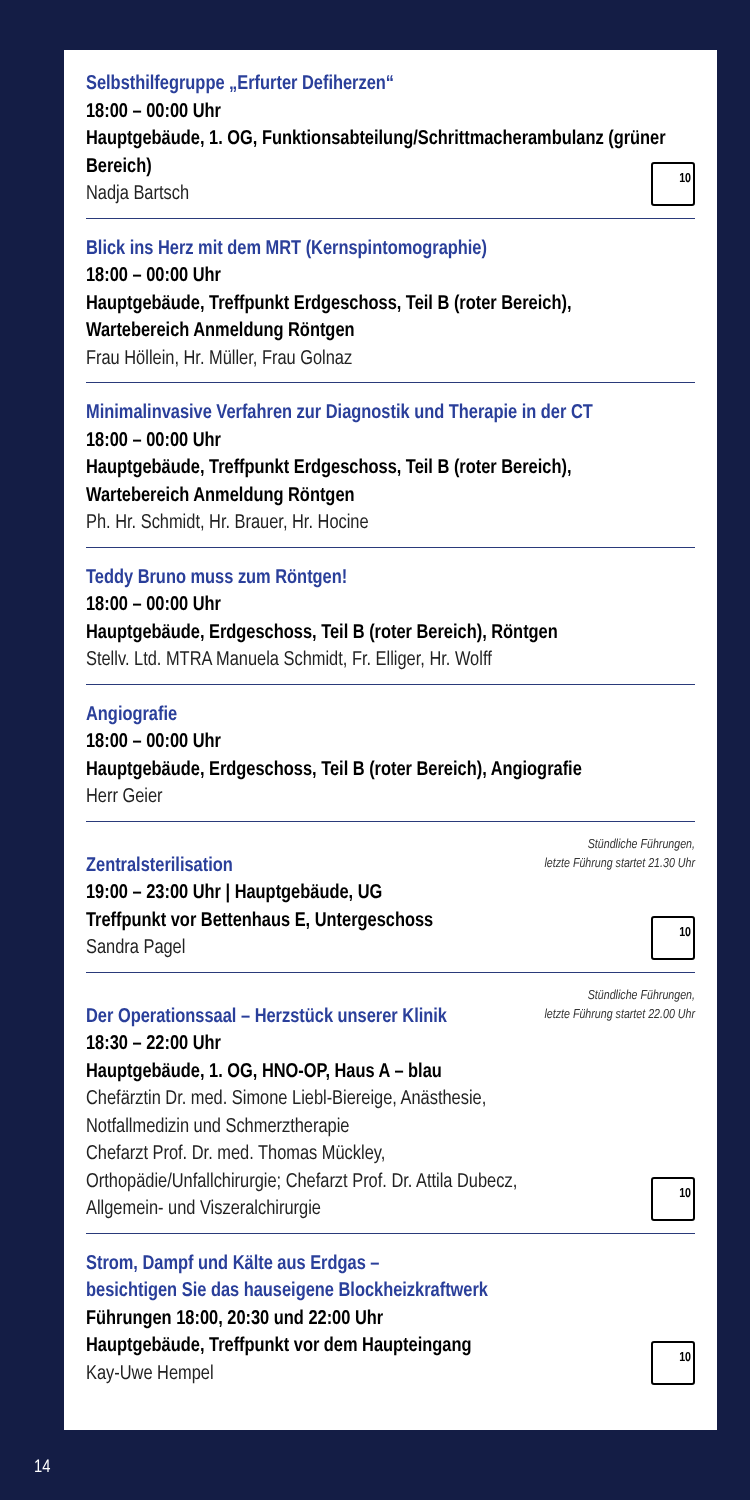Selbsthilfegruppe „Erfurter Defiherzen“
18:00 – 00:00 Uhr
Hauptgebäude, 1. OG, Funktionsabteilung/Schrittmacherambulanz (grüner Bereich)
Nadja Bartsch
10
Blick ins Herz mit dem MRT (Kernspintomographie)
18:00 – 00:00 Uhr
Hauptgebäude, Treffpunkt Erdgeschoss, Teil B (roter Bereich),
Wartebereich Anmeldung Röntgen
Frau Höllein, Hr. Müller, Frau Golnaz
Minimalinvasive Verfahren zur Diagnostik und Therapie in der CT
18:00 – 00:00 Uhr
Hauptgebäude, Treffpunkt Erdgeschoss, Teil B (roter Bereich),
Wartebereich Anmeldung Röntgen
Ph. Hr. Schmidt, Hr. Brauer, Hr. Hocine
Teddy Bruno muss zum Röntgen!
18:00 – 00:00 Uhr
Hauptgebäude, Erdgeschoss, Teil B (roter Bereich), Röntgen
Stellv. Ltd. MTRA Manuela Schmidt, Fr. Elliger, Hr. Wolff
Angiografie
18:00 – 00:00 Uhr
Hauptgebäude, Erdgeschoss, Teil B (roter Bereich), Angiografie
Herr Geier
Stündliche Führungen,
letzte Führung startet 21.30 Uhr
Zentralsterilisation
19:00 – 23:00 Uhr | Hauptgebäude, UG
Treffpunkt vor Bettenhaus E, Untergeschoss
Sandra Pagel
10
Stündliche Führungen,
letzte Führung startet 22.00 Uhr
Der Operationssaal – Herzstück unserer Klinik
18:30 – 22:00 Uhr
Hauptgebäude, 1. OG, HNO-OP, Haus A – blau
Chefärztin Dr. med. Simone Liebl-Biereige, Anästhesie,
Notfallmedizin und Schmerztherapie
Chefarzt Prof. Dr. med. Thomas Mückley,
Orthopädie/Unfallchirurgie; Chefarzt Prof. Dr. Attila Dubecz,
Allgemein- und Viszeralchirurgie
10
Strom, Dampf und Kälte aus Erdgas –
besichtigen Sie das hauseigene Blockheizkraftwerk
Führungen 18:00, 20:30 und 22:00 Uhr
Hauptgebäude, Treffpunkt vor dem Haupteingang
Kay-Uwe Hempel
10
14